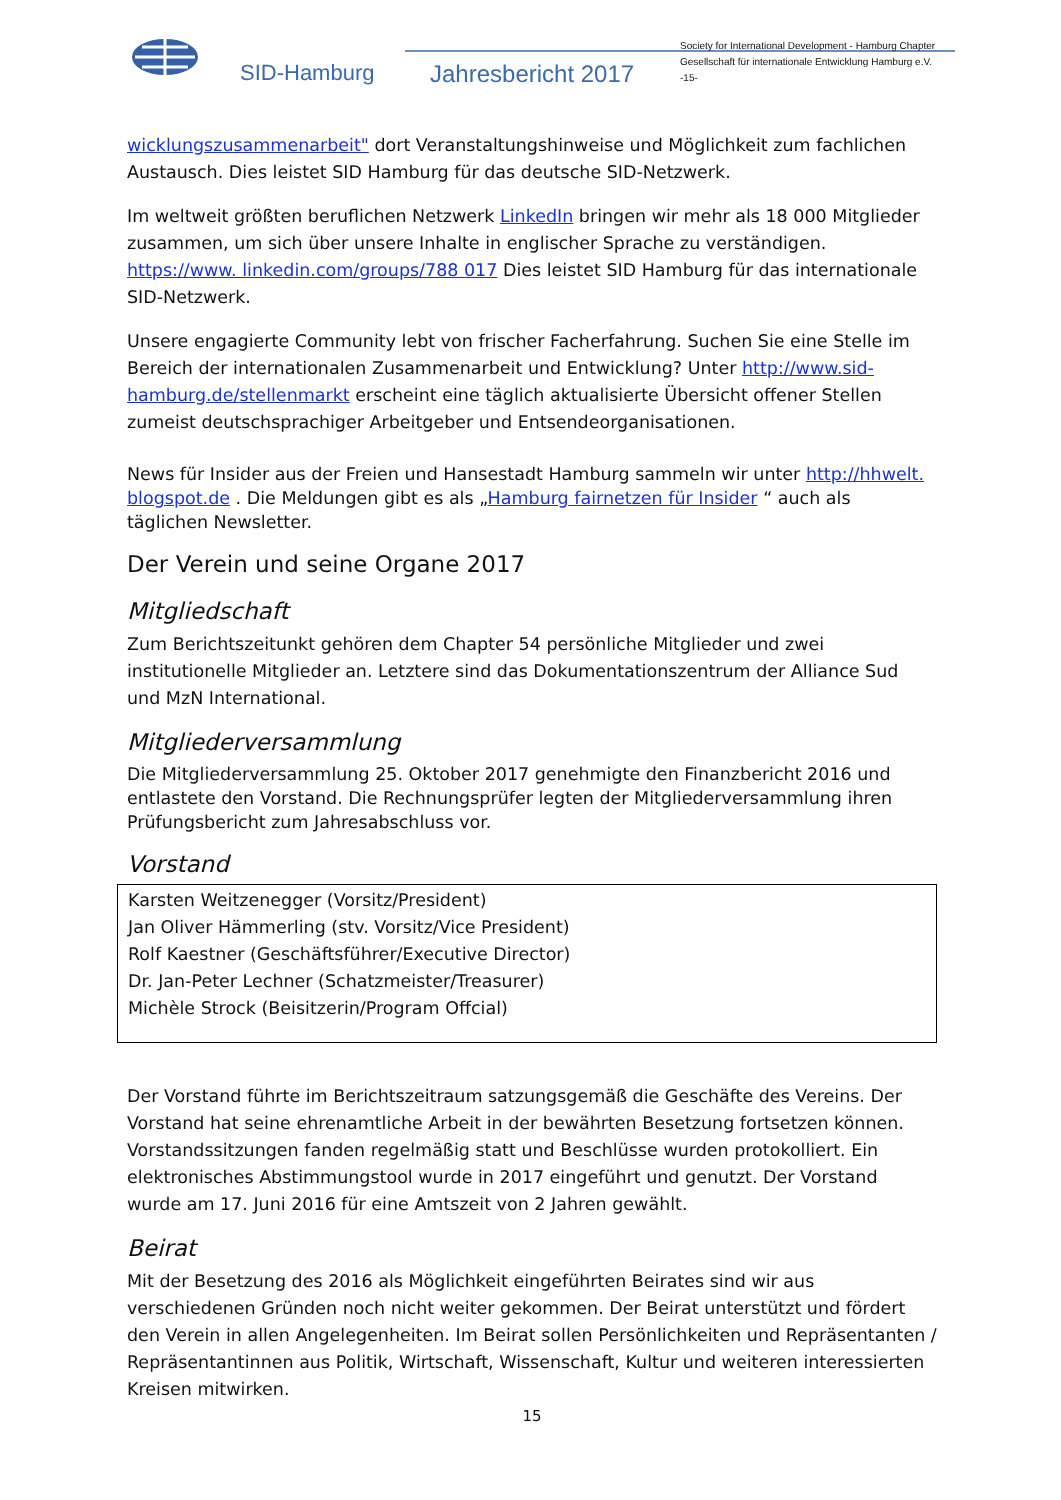SID-Hamburg Jahresbericht 2017
Society for International Development - Hamburg Chapter
Gesellschaft für internationale Entwicklung Hamburg e.V.
-15-
wicklungszusammenarbeit" dort Veranstaltungshinweise und Möglichkeit zum fachlichen Austausch. Dies leistet SID Hamburg für das deutsche SID-Netzwerk.
Im weltweit größten beruflichen Netzwerk LinkedIn bringen wir mehr als 18 000 Mitglieder zusammen, um sich über unsere Inhalte in englischer Sprache zu verständigen. https://www. linkedin.com/groups/788 017 Dies leistet SID Hamburg für das internationale SID-Netzwerk.
Unsere engagierte Community lebt von frischer Facherfahrung. Suchen Sie eine Stelle im Bereich der internationalen Zusammenarbeit und Entwicklung? Unter http://www.sid-hamburg.de/stellenmarkt erscheint eine täglich aktualisierte Übersicht offener Stellen zumeist deutschsprachiger Arbeitgeber und Entsendeorganisationen.
News für Insider aus der Freien und Hansestadt Hamburg sammeln wir unter http://hhwelt. blogspot.de . Die Meldungen gibt es als „Hamburg fairnetzen für Insider “ auch als täglichen Newsletter.
Der Verein und seine Organe 2017
Mitgliedschaft
Zum Berichtszeitunkt gehören dem Chapter 54 persönliche Mitglieder und zwei institutionelle Mitglieder an. Letztere sind das Dokumentationszentrum der Alliance Sud und MzN International.
Mitgliederversammlung
Die Mitgliederversammlung 25. Oktober 2017 genehmigte den Finanzbericht 2016 und entlastete den Vorstand. Die Rechnungsprüfer legten der Mitgliederversammlung ihren Prüfungsbericht zum Jahresabschluss vor.
Vorstand
Karsten Weitzenegger (Vorsitz/President)
Jan Oliver Hämmerling (stv. Vorsitz/Vice President)
Rolf Kaestner (Geschäftsführer/Executive Director)
Dr. Jan-Peter Lechner (Schatzmeister/Treasurer)
Michèle Strock (Beisitzerin/Program Offcial)
Der Vorstand führte im Berichtszeitraum satzungsgemäß die Geschäfte des Vereins. Der Vorstand hat seine ehrenamtliche Arbeit in der bewährten Besetzung fortsetzen können. Vorstandssitzungen fanden regelmäßig statt und Beschlüsse wurden protokolliert. Ein elektronisches Abstimmungstool wurde in 2017 eingeführt und genutzt. Der Vorstand wurde am 17. Juni 2016 für eine Amtszeit von 2 Jahren gewählt.
Beirat
Mit der Besetzung des 2016 als Möglichkeit eingeführten Beirates sind wir aus verschiedenen Gründen noch nicht weiter gekommen. Der Beirat unterstützt und fördert den Verein in allen Angelegenheiten. Im Beirat sollen Persönlichkeiten und Repräsentanten / Repräsentantinnen aus Politik, Wirtschaft, Wissenschaft, Kultur und weiteren interessierten Kreisen mitwirken.
15